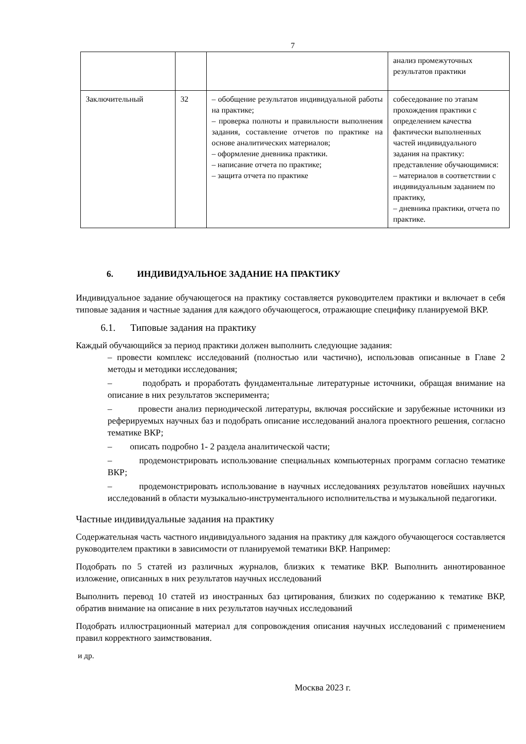7
| | | | анализ промежуточных результатов практики |
| Заключительный | 32 | – обобщение результатов индивидуальной работы на практике; – проверка полноты и правильности выполнения задания, составление отчетов по практике на основе аналитических материалов; – оформление дневника практики. – написание отчета по практике; – защита отчета по практике | собеседование по этапам прохождения практики с определением качества фактически выполненных частей индивидуального задания на практику: представление обучающимися: – материалов в соответствии с индивидуальным заданием по практику, – дневника практики, отчета по практике. |
6. ИНДИВИДУАЛЬНОЕ ЗАДАНИЕ НА ПРАКТИКУ
Индивидуальное задание обучающегося на практику составляется руководителем практики и включает в себя типовые задания и частные задания для каждого обучающегося, отражающие специфику планируемой ВКР.
6.1. Типовые задания на практику
Каждый обучающийся за период практики должен выполнить следующие задания:
– провести комплекс исследований (полностью или частично), использовав описанные в Главе 2 методы и методики исследования;
– подобрать и проработать фундаментальные литературные источники, обращая внимание на описание в них результатов эксперимента;
– провести анализ периодической литературы, включая российские и зарубежные источники из реферируемых научных баз и подобрать описание исследований аналога проектного решения, согласно тематике ВКР;
– описать подробно 1- 2 раздела аналитической части;
– продемонстрировать использование специальных компьютерных программ согласно тематике ВКР;
– продемонстрировать использование в научных исследованиях результатов новейших научных исследований в области музыкально-инструментального исполнительства и музыкальной педагогики.
Частные индивидуальные задания на практику
Содержательная часть частного индивидуального задания на практику для каждого обучающегося составляется руководителем практики в зависимости от планируемой тематики ВКР. Например:
Подобрать по 5 статей из различных журналов, близких к тематике ВКР. Выполнить аннотированное изложение, описанных в них результатов научных исследований
Выполнить перевод 10 статей из иностранных баз цитирования, близких по содержанию к тематике ВКР, обратив внимание на описание в них результатов научных исследований
Подобрать иллюстрационный материал для сопровождения описания научных исследований с применением правил корректного заимствования.
и др.
Москва 2023 г.